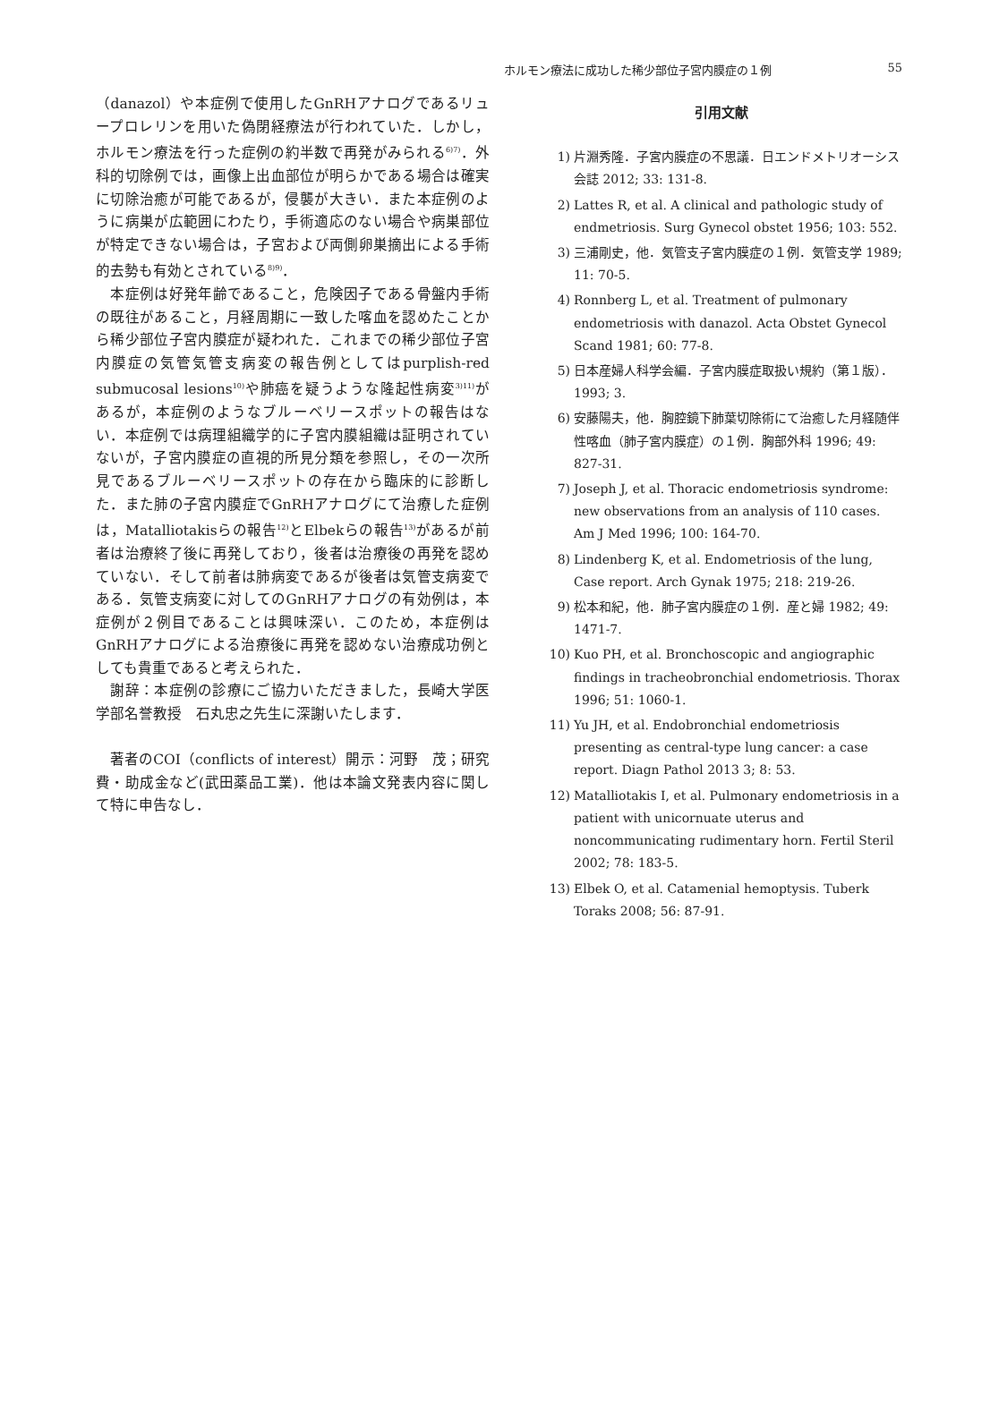ホルモン療法に成功した稀少部位子宮内膜症の１例
55
（danazol）や本症例で使用したGnRHアナログであるリュープロレリンを用いた偽閉経療法が行われていた．しかし，ホルモン療法を行った症例の約半数で再発がみられる<sup>6)7)</sup>．外科的切除例では，画像上出血部位が明らかである場合は確実に切除治癒が可能であるが，侵襲が大きい．また本症例のように病巣が広範囲にわたり，手術適応のない場合や病巣部位が特定できない場合は，子宮および両側卵巣摘出による手術的去勢も有効とされている<sup>8)9)</sup>．
　本症例は好発年齢であること，危険因子である骨盤内手術の既往があること，月経周期に一致した喀血を認めたことから稀少部位子宮内膜症が疑われた．これまでの稀少部位子宮内膜症の気管気管支病変の報告例としてはpurplish-red submucosal lesions<sup>10)</sup>や肺癌を疑うような隆起性病変<sup>3)11)</sup>があるが，本症例のようなブルーベリースポットの報告はない．本症例では病理組織学的に子宮内膜組織は証明されていないが，子宮内膜症の直視的所見分類を参照し，その一次所見であるブルーベリースポットの存在から臨床的に診断した．また肺の子宮内膜症でGnRHアナログにて治療した症例は，Matalliotakisらの報告<sup>12)</sup>とElbekらの報告<sup>13)</sup>があるが前者は治療終了後に再発しており，後者は治療後の再発を認めていない．そして前者は肺病変であるが後者は気管支病変である．気管支病変に対してのGnRHアナログの有効例は，本症例が２例目であることは興味深い．このため，本症例はGnRHアナログによる治療後に再発を認めない治療成功例としても貴重であると考えられた．
　謝辞：本症例の診療にご協力いただきました，長崎大学医学部名誉教授　石丸忠之先生に深謝いたします．
　著者のCOI（conflicts of interest）開示：河野　茂；研究費・助成金など(武田薬品工業)．他は本論文発表内容に関して特に申告なし．
引用文献
1) 片淵秀隆．子宮内膜症の不思議．日エンドメトリオーシス会誌 2012; 33: 131-8.
2) Lattes R, et al. A clinical and pathologic study of endmetriosis. Surg Gynecol obstet 1956; 103: 552.
3) 三浦剛史，他．気管支子宮内膜症の１例．気管支学 1989; 11: 70-5.
4) Ronnberg L, et al. Treatment of pulmonary endometriosis with danazol. Acta Obstet Gynecol Scand 1981; 60: 77-8.
5) 日本産婦人科学会編．子宮内膜症取扱い規約（第１版）．1993; 3.
6) 安藤陽夫，他．胸腔鏡下肺葉切除術にて治癒した月経随伴性喀血（肺子宮内膜症）の１例．胸部外科 1996; 49: 827-31.
7) Joseph J, et al. Thoracic endometriosis syndrome: new observations from an analysis of 110 cases. Am J Med 1996; 100: 164-70.
8) Lindenberg K, et al. Endometriosis of the lung, Case report. Arch Gynak 1975; 218: 219-26.
9) 松本和紀，他．肺子宮内膜症の１例．産と婦 1982; 49: 1471-7.
10) Kuo PH, et al. Bronchoscopic and angiographic findings in tracheobronchial endometriosis. Thorax 1996; 51: 1060-1.
11) Yu JH, et al. Endobronchial endometriosis presenting as central-type lung cancer: a case report. Diagn Pathol 2013 3; 8: 53.
12) Matalliotakis I, et al. Pulmonary endometriosis in a patient with unicornuate uterus and noncommunicating rudimentary horn. Fertil Steril 2002; 78: 183-5.
13) Elbek O, et al. Catamenial hemoptysis. Tuberk Toraks 2008; 56: 87-91.